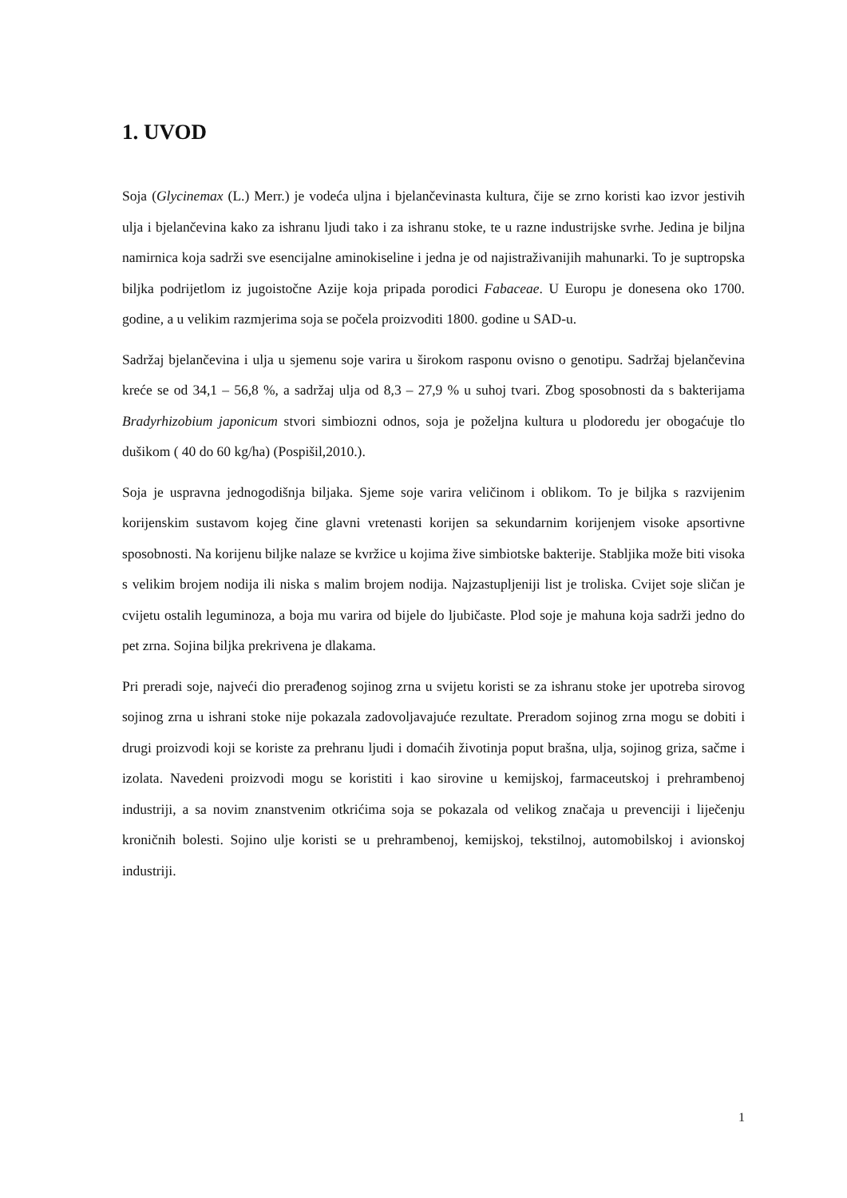1. UVOD
Soja (Glycinemax (L.) Merr.) je vodeća uljna i bjelančevinasta kultura, čije se zrno koristi kao izvor jestivih ulja i bjelančevina kako za ishranu ljudi tako i za ishranu stoke, te u razne industrijske svrhe. Jedina je biljna namirnica koja sadrži sve esencijalne aminokiseline i jedna je od najistraživanijih mahunarki. To je suptropska biljka podrijetlom iz jugoistočne Azije koja pripada porodici Fabaceae. U Europu je donesena oko 1700. godine, a u velikim razmjerima soja se počela proizvoditi 1800. godine u SAD-u.
Sadržaj bjelančevina i ulja u sjemenu soje varira u širokom rasponu ovisno o genotipu. Sadržaj bjelančevina kreće se od 34,1 – 56,8 %, a sadržaj ulja od 8,3 – 27,9 % u suhoj tvari. Zbog sposobnosti da s bakterijama Bradyrhizobium japonicum stvori simbiozni odnos, soja je poželjna kultura u plodoredu jer obogaćuje tlo dušikom ( 40 do 60 kg/ha) (Pospišil,2010.).
Soja je uspravna jednogodišnja biljaka. Sjeme soje varira veličinom i oblikom. To je biljka s razvijenim korijenskim sustavom kojeg čine glavni vretenasti korijen sa sekundarnim korijenjem visoke apsortivne sposobnosti. Na korijenu biljke nalaze se kvržice u kojima žive simbiotske bakterije. Stabljika može biti visoka s velikim brojem nodija ili niska s malim brojem nodija. Najzastupljeniji list je troliska. Cvijet soje sličan je cvijetu ostalih leguminoza, a boja mu varira od bijele do ljubičaste. Plod soje je mahuna koja sadrži jedno do pet zrna. Sojina biljka prekrivena je dlakama.
Pri preradi soje, najveći dio prerađenog sojinog zrna u svijetu koristi se za ishranu stoke jer upotreba sirovog sojinog zrna u ishrani stoke nije pokazala zadovoljavajuće rezultate. Preradom sojinog zrna mogu se dobiti i drugi proizvodi koji se koriste za prehranu ljudi i domaćih životinja poput brašna, ulja, sojinog griza, sačme i izolata. Navedeni proizvodi mogu se koristiti i kao sirovine u kemijskoj, farmaceutskoj i prehrambenoj industriji, a sa novim znanstvenim otkrićima soja se pokazala od velikog značaja u prevenciji i liječenju kroničnih bolesti. Sojino ulje koristi se u prehrambenoj, kemijskoj, tekstilnoj, automobilskoj i avionskoj industriji.
1